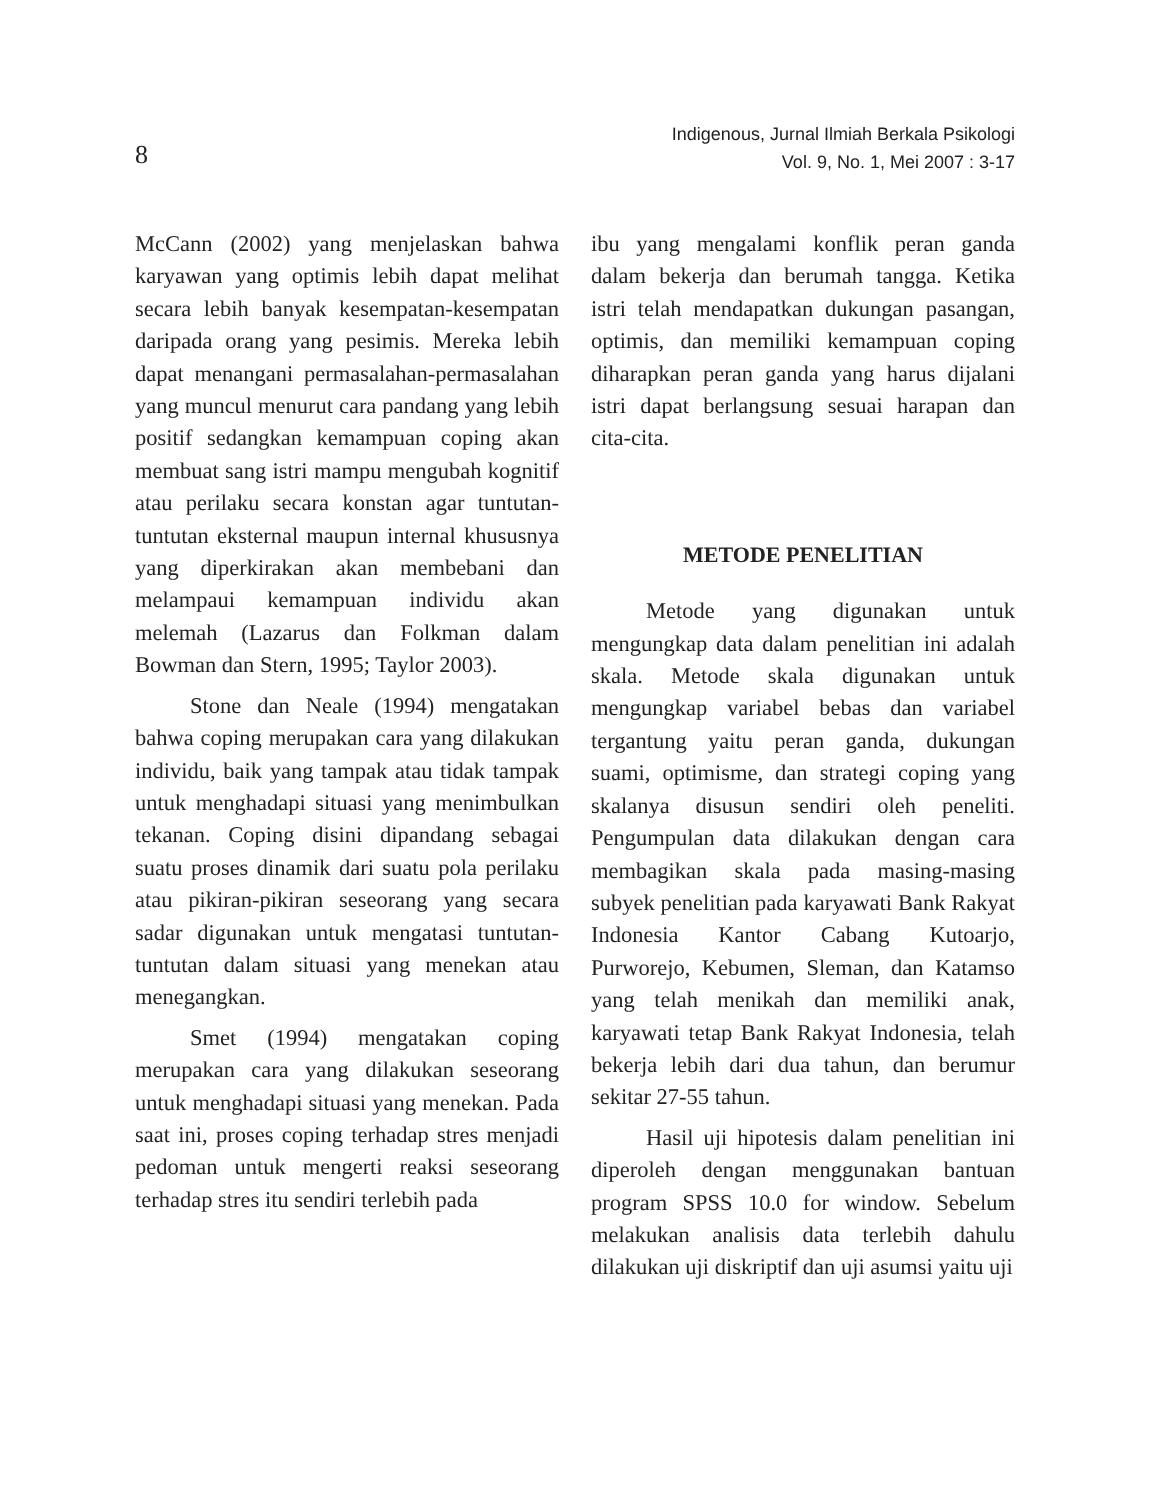8
Indigenous, Jurnal Ilmiah Berkala Psikologi
Vol. 9, No. 1, Mei 2007 : 3-17
McCann (2002) yang menjelaskan bahwa karyawan yang optimis lebih dapat melihat secara lebih banyak kesempatan-kesempatan daripada orang yang pesimis. Mereka lebih dapat menangani permasalahan-permasalahan yang muncul menurut cara pandang yang lebih positif sedangkan kemampuan coping akan membuat sang istri mampu mengubah kognitif atau perilaku secara konstan agar tuntutan-tuntutan eksternal maupun internal khususnya yang diperkirakan akan membebani dan melampaui kemampuan individu akan melemah (Lazarus dan Folkman dalam Bowman dan Stern, 1995; Taylor 2003).
Stone dan Neale (1994) mengatakan bahwa coping merupakan cara yang dilakukan individu, baik yang tampak atau tidak tampak untuk menghadapi situasi yang menimbulkan tekanan. Coping disini dipandang sebagai suatu proses dinamik dari suatu pola perilaku atau pikiran-pikiran seseorang yang secara sadar digunakan untuk mengatasi tuntutan-tuntutan dalam situasi yang menekan atau menegangkan.
Smet (1994) mengatakan coping merupakan cara yang dilakukan seseorang untuk menghadapi situasi yang menekan. Pada saat ini, proses coping terhadap stres menjadi pedoman untuk mengerti reaksi seseorang terhadap stres itu sendiri terlebih pada
ibu yang mengalami konflik peran ganda dalam bekerja dan berumah tangga. Ketika istri telah mendapatkan dukungan pasangan, optimis, dan memiliki kemampuan coping diharapkan peran ganda yang harus dijalani istri dapat berlangsung sesuai harapan dan cita-cita.
METODE PENELITIAN
Metode yang digunakan untuk mengungkap data dalam penelitian ini adalah skala. Metode skala digunakan untuk mengungkap variabel bebas dan variabel tergantung yaitu peran ganda, dukungan suami, optimisme, dan strategi coping yang skalanya disusun sendiri oleh peneliti. Pengumpulan data dilakukan dengan cara membagikan skala pada masing-masing subyek penelitian pada karyawati Bank Rakyat Indonesia Kantor Cabang Kutoarjo, Purworejo, Kebumen, Sleman, dan Katamso yang telah menikah dan memiliki anak, karyawati tetap Bank Rakyat Indonesia, telah bekerja lebih dari dua tahun, dan berumur sekitar 27-55 tahun.
Hasil uji hipotesis dalam penelitian ini diperoleh dengan menggunakan bantuan program SPSS 10.0 for window. Sebelum melakukan analisis data terlebih dahulu dilakukan uji diskriptif dan uji asumsi yaitu uji